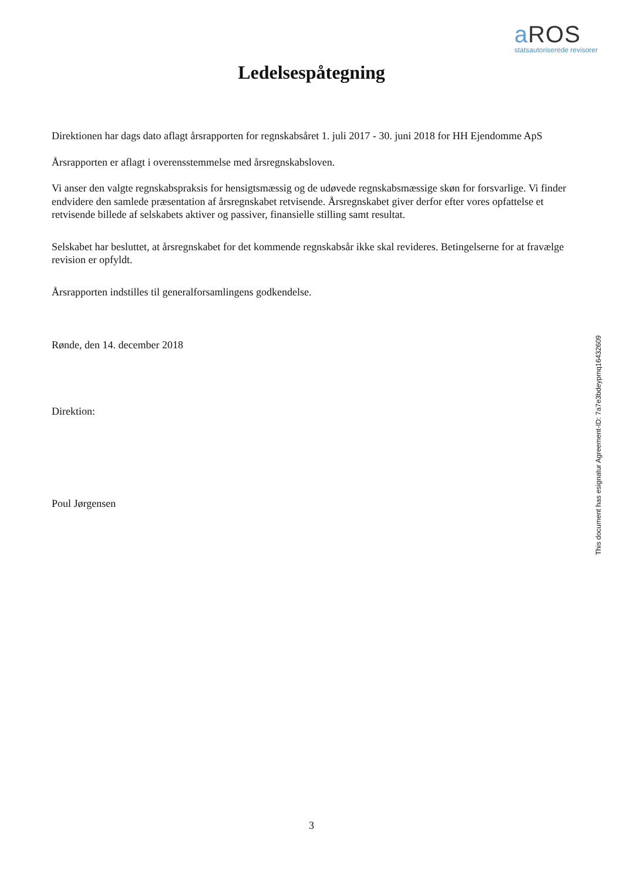a ROS
statsautoriserede revisorer
Ledelsespåtegning
Direktionen har dags dato aflagt årsrapporten for regnskabsåret 1. juli 2017 - 30. juni 2018 for HH Ejendomme ApS
Årsrapporten er aflagt i overensstemmelse med årsregnskabsloven.
Vi anser den valgte regnskabspraksis for hensigtsmæssig og de udøvede regnskabsmæssige skøn for forsvarlige. Vi finder endvidere den samlede præsentation af årsregnskabet retvisende. Årsregnskabet giver derfor efter vores opfattelse et retvisende billede af selskabets aktiver og passiver, finansielle stilling samt resultat.
Selskabet har besluttet, at årsregnskabet for det kommende regnskabsår ikke skal revideres. Betingelserne for at fravælge revision er opfyldt.
Årsrapporten indstilles til generalforsamlingens godkendelse.
Rønde, den 14. december 2018
Direktion:
Poul Jørgensen
This document has esignatur Agreement-ID: 7a7e3bdeypmq16432609
3